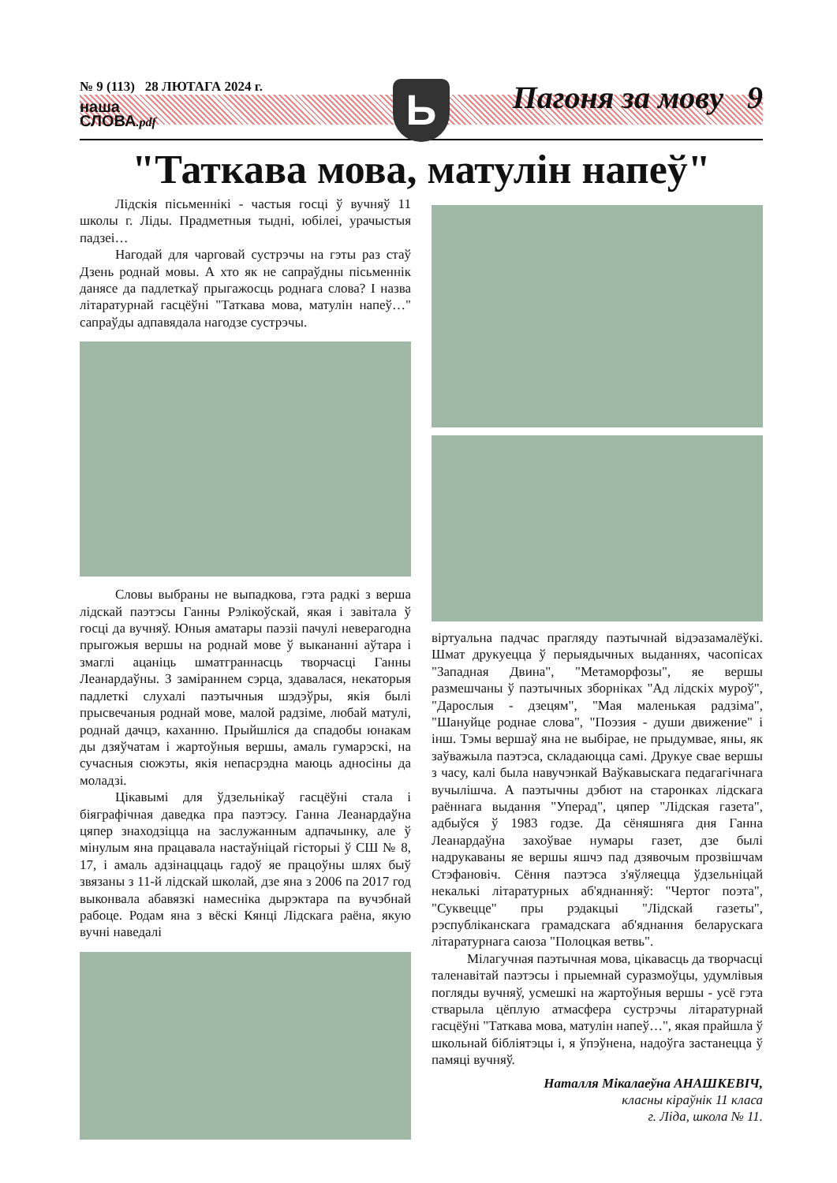№ 9 (113) 28 ЛЮТАГА 2024 г.
наша
СЛОВА.pdf
Ь Пагоня за мову 9
"Таткава мова, матулін напеў"
Лідскія пісьменнікі - частыя госці ў вучняў 11 школы г. Ліды. Прадметныя тыдні, юбілеі, урачыстыя падзеі…
Нагодай для чарговай сустрэчы на гэты раз стаў Дзень роднай мовы. А хто як не сапраўдны пісьменнік данясе да падлеткаў прыгажосць роднага слова? І назва літаратурнай гасцёўні "Таткава мова, матулін напеў…" сапраўды адпавядала нагодзе сустрэчы.
Словы выбраны не выпадкова, гэта радкі з верша лідскай паэтэсы Ганны Рэлікоўскай, якая і завітала ў госці да вучняў. Юныя аматары паэзіі пачулі неверагодна прыгожыя вершы на роднай мове ў выкананні аўтара і змаглі ацаніць шматграннасць творчасці Ганны Леанардаўны. З заміраннем сэрца, здавалася, некаторыя падлеткі слухалі паэтычныя шэдэўры, якія былі прысвечаныя роднай мове, малой радзіме, любай матулі, роднай дачцэ, каханню. Прыйшліся да спадобы юнакам ды дзяўчатам і жартоўныя вершы, амаль гумарэскі, на сучасныя сюжэты, якія непасрэдна маюць адносіны да моладзі.
Цікавымі для ўдзельнікаў гасцёўні стала і біяграфічная даведка пра паэтэсу. Ганна Леанардаўна цяпер знаходзіцца на заслужанным адпачынку, але ў мінулым яна працавала настаўніцай гісторыі ў СШ № 8, 17, і амаль адзінаццаць гадоў яе працоўны шлях быў звязаны з 11-й лідскай школай, дзе яна з 2006 па 2017 год выконвала абавязкі намесніка дырэктара па вучэбнай рабоце. Родам яна з вёскі Кянці Лідскага раёна, якую вучні наведалі
віртуальна падчас прагляду паэтычнай відэазамалёўкі. Шмат друкуецца ў перыядычных выданнях, часопісах "Западная Двина", "Метаморфозы", яе вершы размешчаны ў паэтычных зборніках "Ад лідскіх муроў", "Дарослыя - дзецям", "Мая маленькая радзіма", "Шануйце роднае слова", "Поэзия - души движение" і інш. Тэмы вершаў яна не выбірае, не прыдумвае, яны, як заўважыла паэтэса, складаюцца самі. Друкуе свае вершы з часу, калі была навучэнкай Ваўкавыскага педагагічнага вучылішча. А паэтычны дэбют на старонках лідскага раённага выдання "Уперад", цяпер "Лідская газета", адбыўся ў 1983 годзе. Да сёняшняга дня Ганна Леанардаўна захоўвае нумары газет, дзе былі надрукаваны яе вершы яшчэ пад дзявочым прозвішчам Стэфановіч. Сёння паэтэса з'яўляецца ўдзельніцай некалькі літаратурных аб'яднанняў: "Чертог поэта", "Суквецце" пры рэдакцыі "Лідскай газеты", рэспубліканскага грамадскага аб'яднання беларускага літаратурнага саюза "Полоцкая ветвь".
Мілагучная паэтычная мова, цікавасць да творчасці таленавітай паэтэсы і прыемнай суразмоўцы, удумлівыя погляды вучняў, усмешкі на жартоўныя вершы - усё гэта стварыла цёплую атмасфера сустрэчы літаратурнай гасцёўні "Таткава мова, матулін напеў…", якая прайшла ў школьнай бібліятэцы і, я ўпэўнена, надоўга застанецца ў памяці вучняў.
Наталля Мікалаеўна АНАШКЕВІЧ,
класны кіраўнік 11 класа
г. Ліда, школа № 11.